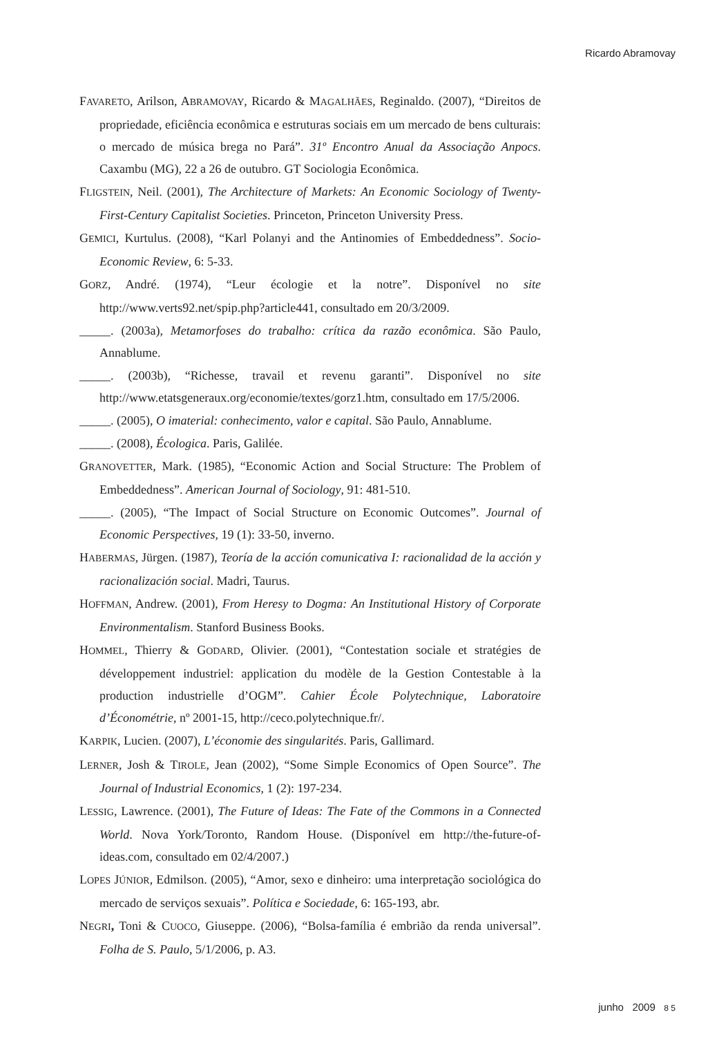Ricardo Abramovay
FAVARETO, Arilson, ABRAMOVAY, Ricardo & MAGALHÃES, Reginaldo. (2007), “Direitos de propriedade, eficiência econômica e estruturas sociais em um mercado de bens culturais: o mercado de música brega no Pará”. 31º Encontro Anual da Associação Anpocs. Caxambu (MG), 22 a 26 de outubro. GT Sociologia Econômica.
FLIGSTEIN, Neil. (2001), The Architecture of Markets: An Economic Sociology of Twenty-First-Century Capitalist Societies. Princeton, Princeton University Press.
GEMICI, Kurtulus. (2008), “Karl Polanyi and the Antinomies of Embeddedness”. Socio-Economic Review, 6: 5-33.
GORZ, André. (1974), “Leur écologie et la notre”. Disponível no site http://www.verts92.net/spip.php?article441, consultado em 20/3/2009.
_____. (2003a), Metamorfoses do trabalho: crítica da razão econômica. São Paulo, Annablume.
_____. (2003b), “Richesse, travail et revenu garanti”. Disponível no site http://www.etatsgeneraux.org/economie/textes/gorz1.htm, consultado em 17/5/2006.
_____. (2005), O imaterial: conhecimento, valor e capital. São Paulo, Annablume.
_____. (2008), Écologica. Paris, Galilée.
GRANOVETTER, Mark. (1985), “Economic Action and Social Structure: The Problem of Embeddedness”. American Journal of Sociology, 91: 481-510.
_____. (2005), “The Impact of Social Structure on Economic Outcomes”. Journal of Economic Perspectives, 19 (1): 33-50, inverno.
HABERMAS, Jürgen. (1987), Teoría de la acción comunicativa I: racionalidad de la acción y racionalización social. Madri, Taurus.
HOFFMAN, Andrew. (2001), From Heresy to Dogma: An Institutional History of Corporate Environmentalism. Stanford Business Books.
HOMMEL, Thierry & GODARD, Olivier. (2001), “Contestation sociale et stratégies de développement industriel: application du modèle de la Gestion Contestable à la production industrielle d’OGM”. Cahier École Polytechnique, Laboratoire d’Économétrie, nº 2001-15, http://ceco.polytechnique.fr/.
KARPIK, Lucien. (2007), L’économie des singularités. Paris, Gallimard.
LERNER, Josh & TIROLE, Jean (2002), “Some Simple Economics of Open Source”. The Journal of Industrial Economics, 1 (2): 197-234.
LESSIG, Lawrence. (2001), The Future of Ideas: The Fate of the Commons in a Connected World. Nova York/Toronto, Random House. (Disponível em http://the-future-of-ideas.com, consultado em 02/4/2007.)
LOPES JÚNIOR, Edmilson. (2005), “Amor, sexo e dinheiro: uma interpretação sociológica do mercado de serviços sexuais”. Política e Sociedade, 6: 165-193, abr.
NEGRI, Toni & CUOCO, Giuseppe. (2006), “Bolsa-família é embrião da renda universal”. Folha de S. Paulo, 5/1/2006, p. A3.
junho 2009 8 5